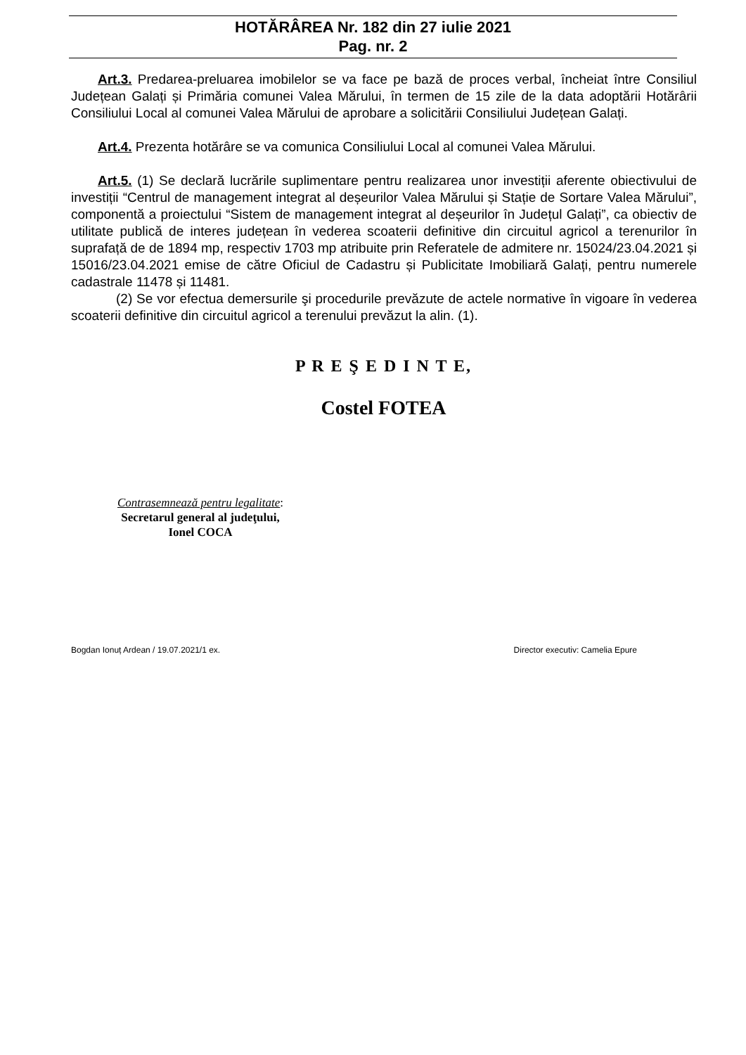HOTĂRÂREA Nr. 182 din 27 iulie 2021
Pag. nr. 2
Art.3. Predarea-preluarea imobilelor se va face pe bază de proces verbal, încheiat între Consiliul Județean Galați și Primăria comunei Valea Mărului, în termen de 15 zile de la data adoptării Hotărârii Consiliului Local al comunei Valea Mărului de aprobare a solicitării Consiliului Județean Galați.
Art.4. Prezenta hotărâre se va comunica Consiliului Local al comunei Valea Mărului.
Art.5. (1) Se declară lucrările suplimentare pentru realizarea unor investiții aferente obiectivului de investiții “Centrul de management integrat al deșeurilor Valea Mărului și Stație de Sortare Valea Mărului”, componentă a proiectului “Sistem de management integrat al deșeurilor în Județul Galați”, ca obiectiv de utilitate publică de interes județean în vederea scoaterii definitive din circuitul agricol a terenurilor în suprafață de de 1894 mp, respectiv 1703 mp atribuite prin Referatele de admitere nr. 15024/23.04.2021 și 15016/23.04.2021 emise de către Oficiul de Cadastru și Publicitate Imobiliară Galați, pentru numerele cadastrale 11478 și 11481.
(2) Se vor efectua demersurile şi procedurile prevăzute de actele normative în vigoare în vederea scoaterii definitive din circuitul agricol a terenului prevăzut la alin. (1).
P R E Ş E D I N T E,
Costel FOTEA
Contrasemnează pentru legalitate:
Secretarul general al judeţului,
Ionel COCA
Bogdan Ionuț Ardean / 19.07.2021/1 ex. Director executiv: Camelia Epure